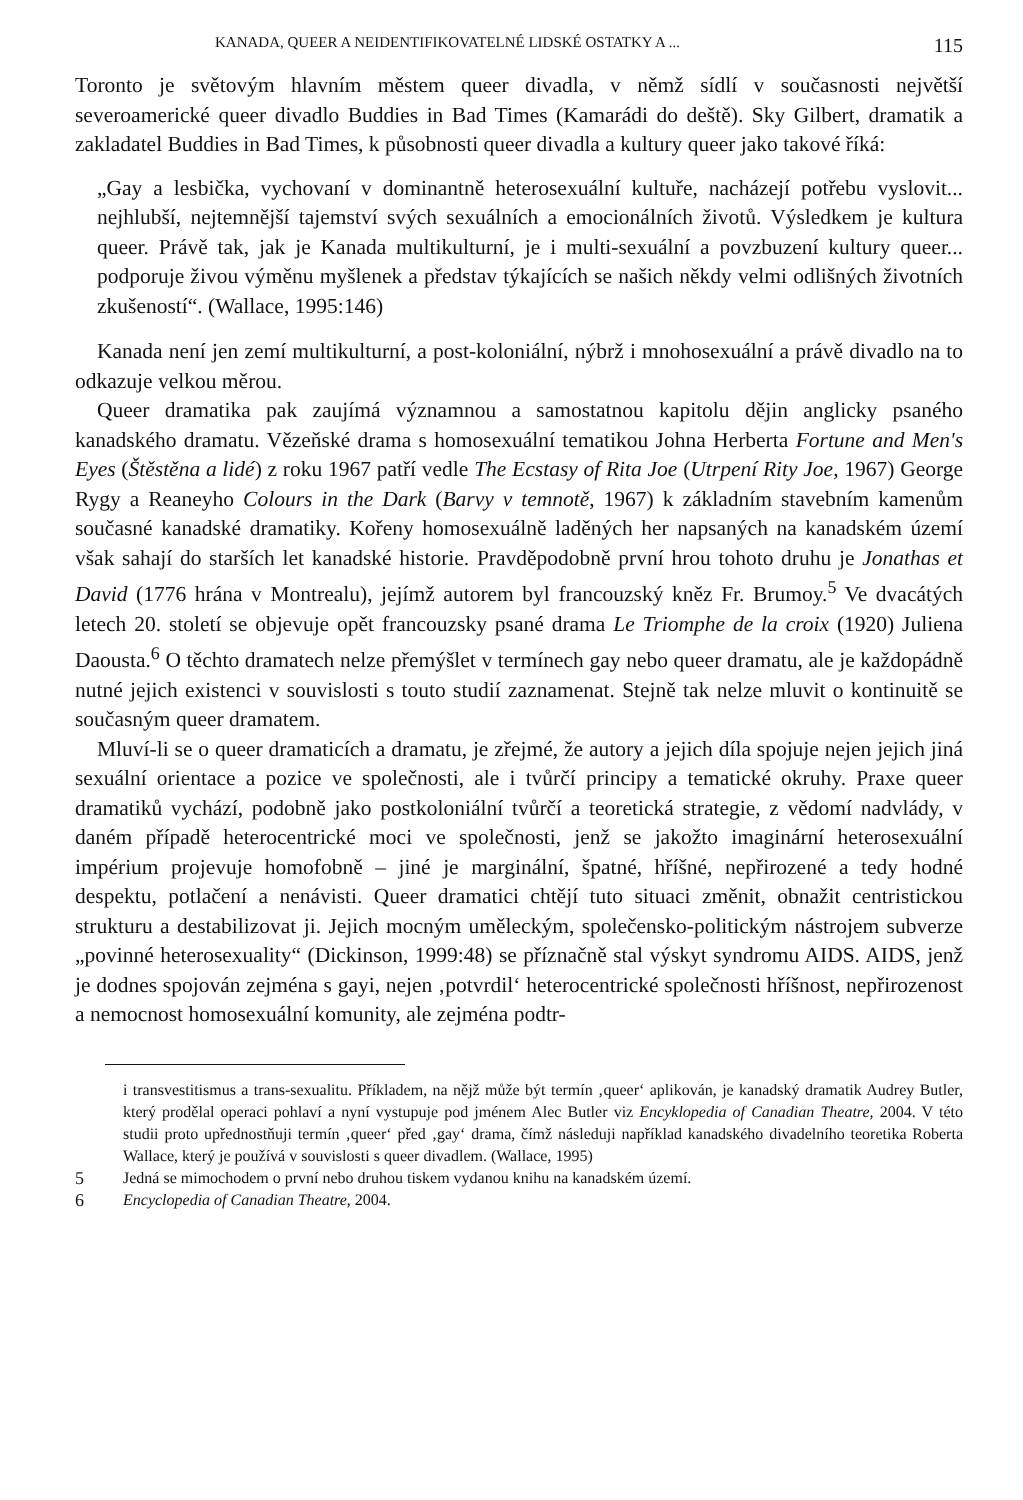KANADA, QUEER A NEIDENTIFIKOVATELNÉ LIDSKÉ OSTATKY A ... 115
Toronto je světovým hlavním městem queer divadla, v němž sídlí v současnosti největší severoamerické queer divadlo Buddies in Bad Times (Kamarádi do deště). Sky Gilbert, dramatik a zakladatel Buddies in Bad Times, k působnosti queer divadla a kultury queer jako takové říká:
„Gay a lesbička, vychovaní v dominantně heterosexuální kultuře, nacházejí potřebu vyslovit... nejhlubší, nejtemnější tajemství svých sexuálních a emocionálních životů. Výsledkem je kultura queer. Právě tak, jak je Kanada multikulturní, je i multi-sexuální a povzbuzení kultury queer... podporuje živou výměnu myšlenek a představ týkajících se našich někdy velmi odlišných životních zkušeností“. (Wallace, 1995:146)
Kanada není jen zemí multikulturní, a post-koloniální, nýbrž i mnohosexuální a právě divadlo na to odkazuje velkou měrou.
Queer dramatika pak zaujímá významnou a samostatnou kapitolu dějin anglicky psaného kanadského dramatu. Vězeňské drama s homosexuální tematikou Johna Herberta Fortune and Men's Eyes (Štěstěna a lidé) z roku 1967 patří vedle The Ecstasy of Rita Joe (Utrpení Rity Joe, 1967) George Rygy a Reaneyho Colours in the Dark (Barvy v temnotě, 1967) k základním stavebním kamenům současné kanadské dramatiky. Kořeny homosexuálně laděných her napsaných na kanadském území však sahají do starších let kanadské historie. Pravděpodobně první hrou tohoto druhu je Jonathas et David (1776 hrána v Montrealu), jejímž autorem byl francouzský kněz Fr. Brumoy.<sup>5</sup> Ve dvacátých letech 20. století se objevuje opět francouzsky psané drama Le Triomphe de la croix (1920) Juliena Daousta.<sup>6</sup> O těchto dramatech nelze přemýšlet v termínech gay nebo queer dramatu, ale je každopádně nutné jejich existenci v souvislosti s touto studií zaznamenat. Stejně tak nelze mluvit o kontinuitě se současným queer dramatem.
Mluví-li se o queer dramaticích a dramatu, je zřejmé, že autory a jejich díla spojuje nejen jejich jiná sexuální orientace a pozice ve společnosti, ale i tvůrčí principy a tematické okruhy. Praxe queer dramatiků vychází, podobně jako postkoloniální tvůrčí a teoretická strategie, z vědomí nadvlády, v daném případě heterocentrické moci ve společnosti, jenž se jakožto imaginární heterosexuální impérium projevuje homofobně – jiné je marginální, špatné, hříšné, nepřirozené a tedy hodné despektu, potlačení a nenávisti. Queer dramatici chtějí tuto situaci změnit, obnažit centristickou strukturu a destabilizovat ji. Jejich mocným uměleckým, společensko-politickým nástrojem subverze „povinné heterosexuality“ (Dickinson, 1999:48) se příznačně stal výskyt syndromu AIDS. AIDS, jenž je dodnes spojován zejména s gayi, nejen ‚potvrdil‘ heterocentrické společnosti hříšnost, nepřirozenost a nemocnost homosexuální komunity, ale zejména podtr-
i transvestitismus a trans-sexualitu. Příkladem, na nějž může být termín ‚queer‘ aplikován, je kanadský dramatik Audrey Butler, který prodělal operaci pohlaví a nyní vystupuje pod jménem Alec Butler viz Encyklopedia of Canadian Theatre, 2004. V této studii proto upřednostňuji termín ‚queer‘ před ‚gay‘ drama, čímž následuji například kanadského divadelního teoretika Roberta Wallace, který je používá v souvislosti s queer divadlem. (Wallace, 1995)
5 Jedná se mimochodem o první nebo druhou tiskem vydanou knihu na kanadském území.
6 Encyclopedia of Canadian Theatre, 2004.